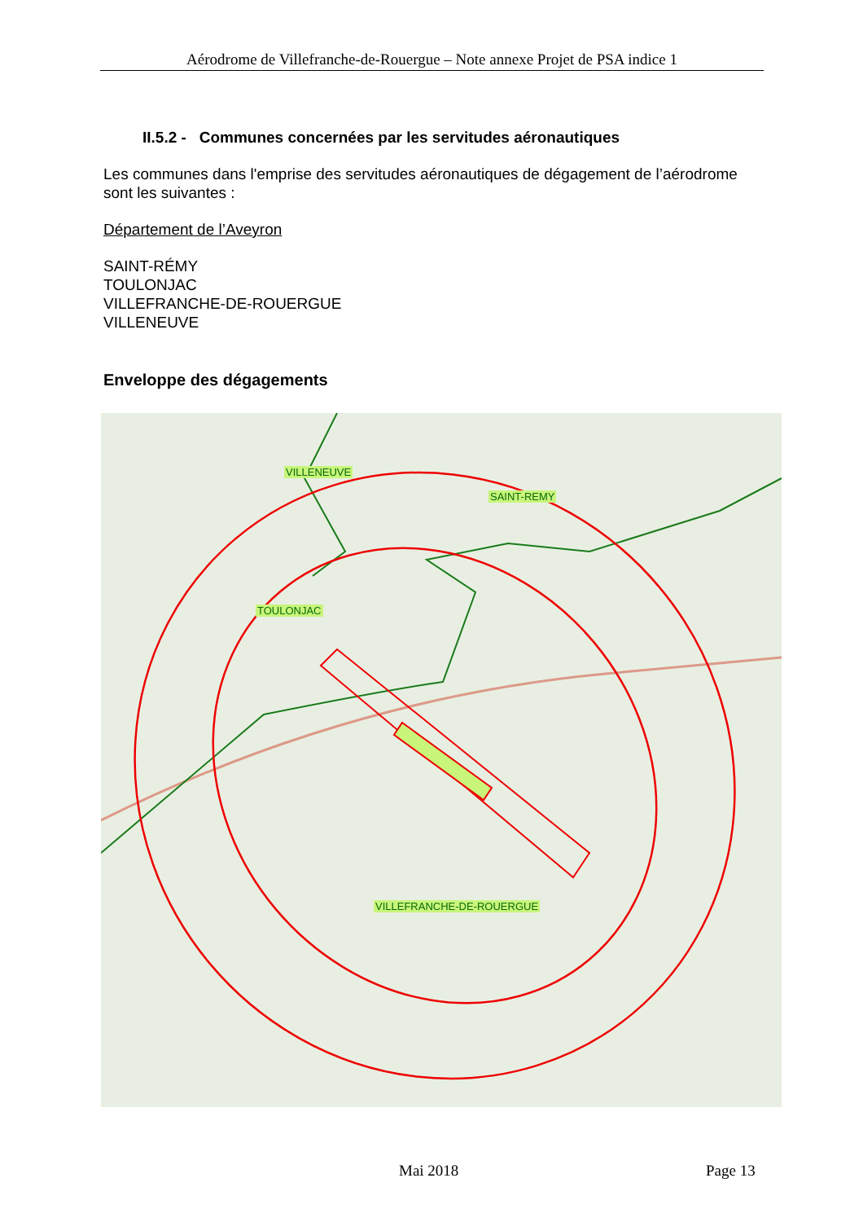Aérodrome de Villefranche-de-Rouergue – Note annexe Projet de PSA indice 1
II.5.2 - Communes concernées par les servitudes aéronautiques
Les communes dans l'emprise des servitudes aéronautiques de dégagement de l’aérodrome sont les suivantes :
Département de l’Aveyron
SAINT-RÉMY
TOULONJAC
VILLEFRANCHE-DE-ROUERGUE
VILLENEUVE
Enveloppe des dégagements
VILLENEUVE
SAINT-REMY
TOULONJAC
VILLEFRANCHE-DE-ROUERGUE
Mai 2018 Page 13